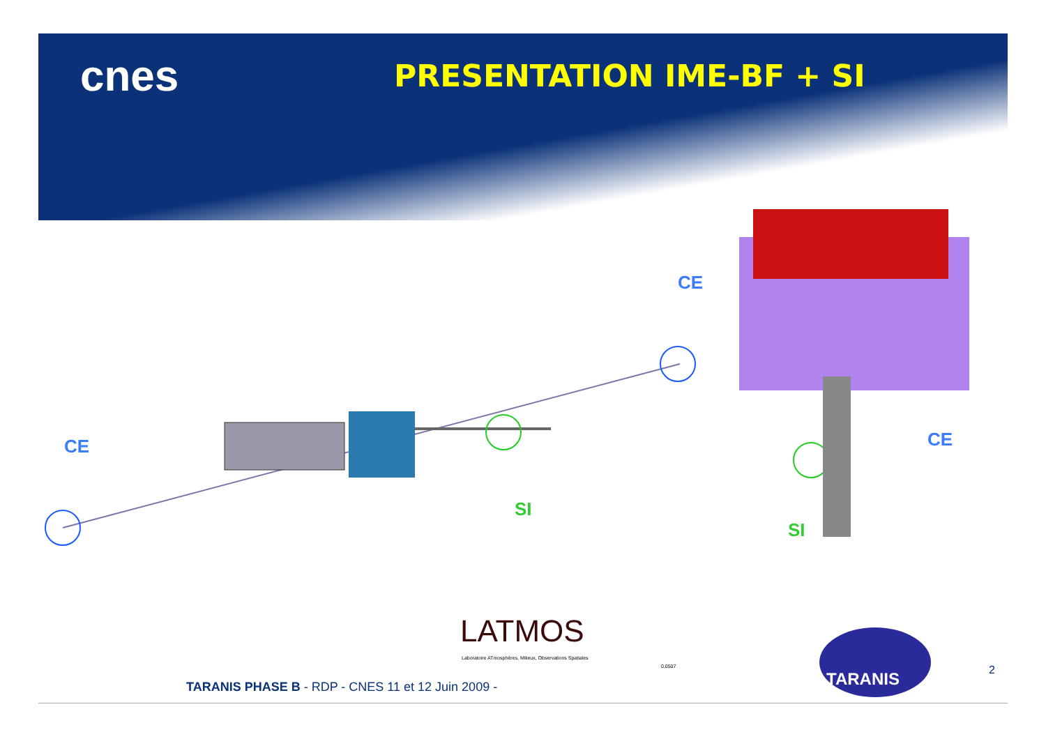cnes
PRESENTATION IME-BF + SI
CE
CE CE
SI
SI
LATMOS
Laboratoire ATmosphères, Milieux, Observations Spatiales
0,0507
TARANIS
2
TARANIS PHASE B - RDP - CNES 11 et 12 Juin 2009 -